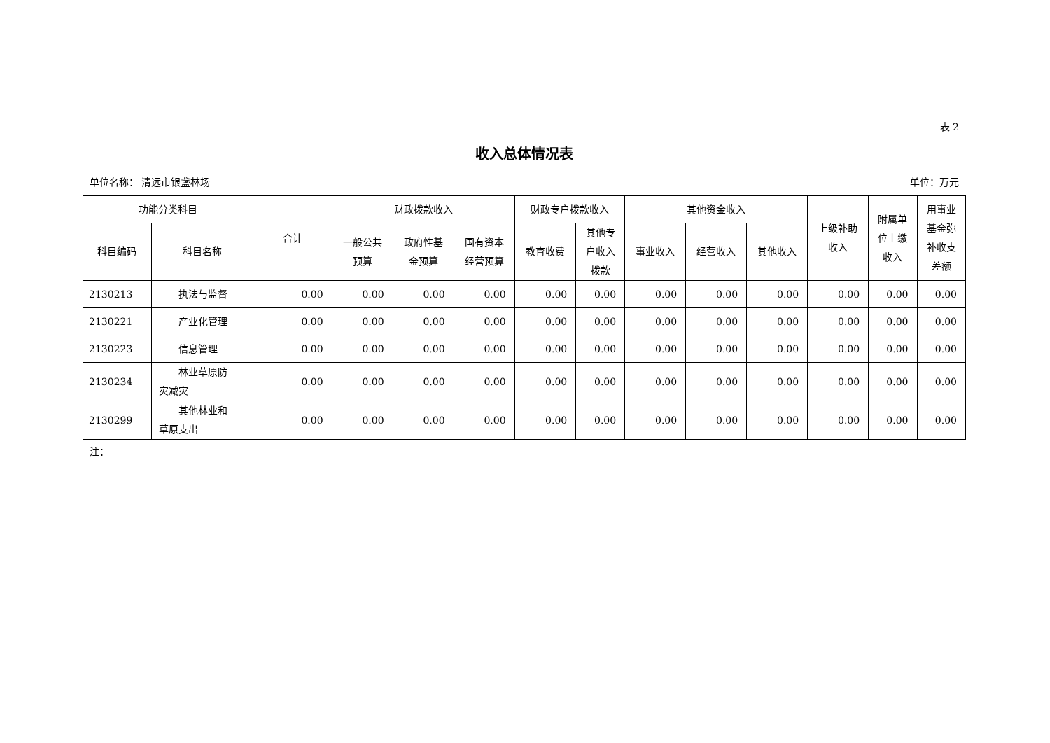表 2
收入总体情况表
单位名称： 清远市银盏林场 单位：万元
| 功能分类科目 | | 合计 | 财政拨款收入 | | | 财政专户拨款收入 | | 其他资金收入 | | | 上级补助 收入 | 附属单 位上缴 收入 | 用事业 基金弥 补收支 差额 |
| --- | --- | --- | --- | --- | --- | --- | --- | --- | --- | --- | --- | --- | --- |
| 科目编码 | 科目名称 | | 一般公共 预算 | 政府性基 金预算 | 国有资本 经营预算 | 教育收费 | 其他专 户收入 拨款 | 事业收入 | 经营收入 | 其他收入 | | | |
| 2130213 | 执法与监督 | 0.00 | 0.00 | 0.00 | 0.00 | 0.00 | 0.00 | 0.00 | 0.00 | 0.00 | 0.00 | 0.00 | 0.00 |
| 2130221 | 产业化管理 | 0.00 | 0.00 | 0.00 | 0.00 | 0.00 | 0.00 | 0.00 | 0.00 | 0.00 | 0.00 | 0.00 | 0.00 |
| 2130223 | 信息管理 | 0.00 | 0.00 | 0.00 | 0.00 | 0.00 | 0.00 | 0.00 | 0.00 | 0.00 | 0.00 | 0.00 | 0.00 |
| 2130234 | 林业草原防 灾减灾 | 0.00 | 0.00 | 0.00 | 0.00 | 0.00 | 0.00 | 0.00 | 0.00 | 0.00 | 0.00 | 0.00 | 0.00 |
| 2130299 | 其他林业和 草原支出 | 0.00 | 0.00 | 0.00 | 0.00 | 0.00 | 0.00 | 0.00 | 0.00 | 0.00 | 0.00 | 0.00 | 0.00 |
注：